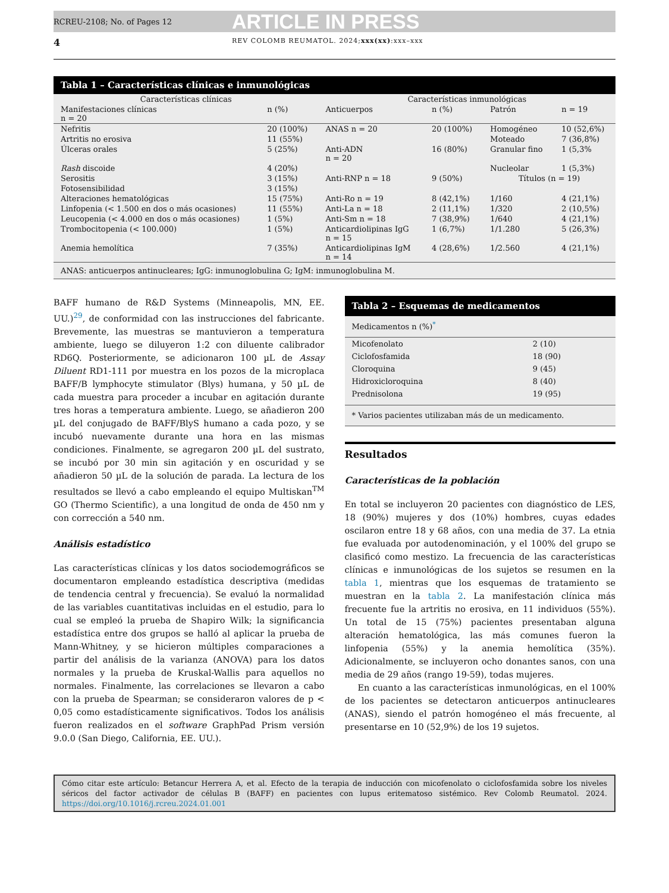RCREU-2108; No. of Pages 12 ARTICLE IN PRESS
4 REV COLOMB REUMATOL. 2024;xxx(xx):xxx–xxx
Tabla 1 – Características clínicas e inmunológicas
| Características clínicas | | Características inmunológicas | | | |
| --- | --- | --- | --- | --- | --- |
| Manifestaciones clínicas n = 20 | n (%) | Anticuerpos | n (%) | Patrón | n = 19 |
| Nefritis | 20 (100%) | ANAS n = 20 | 20 (100%) | Homogéneo | 10 (52,6%) |
| Artritis no erosiva | 11 (55%) | | | Moteado | 7 (36,8%) |
| Úlceras orales | 5 (25%) | Anti-ADN n = 20 | 16 (80%) | Granular fino | 1 (5,3% |
| Rash discoide | 4 (20%) | | | Nucleolar | 1 (5,3%) |
| Serositis | 3 (15%) | Anti-RNP n = 18 | 9 (50%) | Títulos (n = 19) | |
| Fotosensibilidad | 3 (15%) | | | | |
| Alteraciones hematológicas | 15 (75%) | Anti-Ro n = 19 | 8 (42,1%) | 1/160 | 4 (21,1%) |
| Linfopenia (< 1.500 en dos o más ocasiones) | 11 (55%) | Anti-La n = 18 | 2 (11,1%) | 1/320 | 2 (10,5%) |
| Leucopenia (< 4.000 en dos o más ocasiones) | 1 (5%) | Anti-Sm n = 18 | 7 (38,9%) | 1/640 | 4 (21,1%) |
| Trombocitopenia (< 100.000) | 1 (5%) | Anticardiolipinas IgG n = 15 | 1 (6,7%) | 1/1.280 | 5 (26,3%) |
| Anemia hemolítica | 7 (35%) | Anticardiolipinas IgM n = 14 | 4 (28,6%) | 1/2.560 | 4 (21,1%) |
ANAS: anticuerpos antinucleares; IgG: inmunoglobulina G; IgM: inmunoglobulina M.
BAFF humano de R&D Systems (Minneapolis, MN, EE. UU.)<sup>29</sup>, de conformidad con las instrucciones del fabricante. Brevemente, las muestras se mantuvieron a temperatura ambiente, luego se diluyeron 1:2 con diluente calibrador RD6Q. Posteriormente, se adicionaron 100 µL de Assay Diluent RD1-111 por muestra en los pozos de la microplaca BAFF/B lymphocyte stimulator (Blys) humana, y 50 µL de cada muestra para proceder a incubar en agitación durante tres horas a temperatura ambiente. Luego, se añadieron 200 µL del conjugado de BAFF/BlyS humano a cada pozo, y se incubó nuevamente durante una hora en las mismas condiciones. Finalmente, se agregaron 200 µL del sustrato, se incubó por 30 min sin agitación y en oscuridad y se añadieron 50 µL de la solución de parada. La lectura de los resultados se llevó a cabo empleando el equipo Multiskan<sup>TM</sup> GO (Thermo Scientific), a una longitud de onda de 450 nm y con corrección a 540 nm.
Análisis estadístico
Las características clínicas y los datos sociodemográficos se documentaron empleando estadística descriptiva (medidas de tendencia central y frecuencia). Se evaluó la normalidad de las variables cuantitativas incluidas en el estudio, para lo cual se empleó la prueba de Shapiro Wilk; la significancia estadística entre dos grupos se halló al aplicar la prueba de Mann-Whitney, y se hicieron múltiples comparaciones a partir del análisis de la varianza (ANOVA) para los datos normales y la prueba de Kruskal-Wallis para aquellos no normales. Finalmente, las correlaciones se llevaron a cabo con la prueba de Spearman; se consideraron valores de p < 0,05 como estadísticamente significativos. Todos los análisis fueron realizados en el software GraphPad Prism versión 9.0.0 (San Diego, California, EE. UU.).
Tabla 2 – Esquemas de medicamentos
| Medicamentos n (%)<sup>*</sup> | |
| --- | --- |
| Micofenolato | 2 (10) |
| Ciclofosfamida | 18 (90) |
| Cloroquina | 9 (45) |
| Hidroxicloroquina | 8 (40) |
| Prednisolona | 19 (95) |
* Varios pacientes utilizaban más de un medicamento.
Resultados
Características de la población
En total se incluyeron 20 pacientes con diagnóstico de LES, 18 (90%) mujeres y dos (10%) hombres, cuyas edades oscilaron entre 18 y 68 años, con una media de 37. La etnia fue evaluada por autodenominación, y el 100% del grupo se clasificó como mestizo. La frecuencia de las características clínicas e inmunológicas de los sujetos se resumen en la tabla 1, mientras que los esquemas de tratamiento se muestran en la tabla 2. La manifestación clínica más frecuente fue la artritis no erosiva, en 11 individuos (55%). Un total de 15 (75%) pacientes presentaban alguna alteración hematológica, las más comunes fueron la linfopenia (55%) y la anemia hemolítica (35%). Adicionalmente, se incluyeron ocho donantes sanos, con una media de 29 años (rango 19-59), todas mujeres.
En cuanto a las características inmunológicas, en el 100% de los pacientes se detectaron anticuerpos antinucleares (ANAS), siendo el patrón homogéneo el más frecuente, al presentarse en 10 (52,9%) de los 19 sujetos.
Cómo citar este artículo: Betancur Herrera A, et al. Efecto de la terapia de inducción con micofenolato o ciclofosfamida sobre los niveles séricos del factor activador de células B (BAFF) en pacientes con lupus eritematoso sistémico. Rev Colomb Reumatol. 2024. https://doi.org/10.1016/j.rcreu.2024.01.001